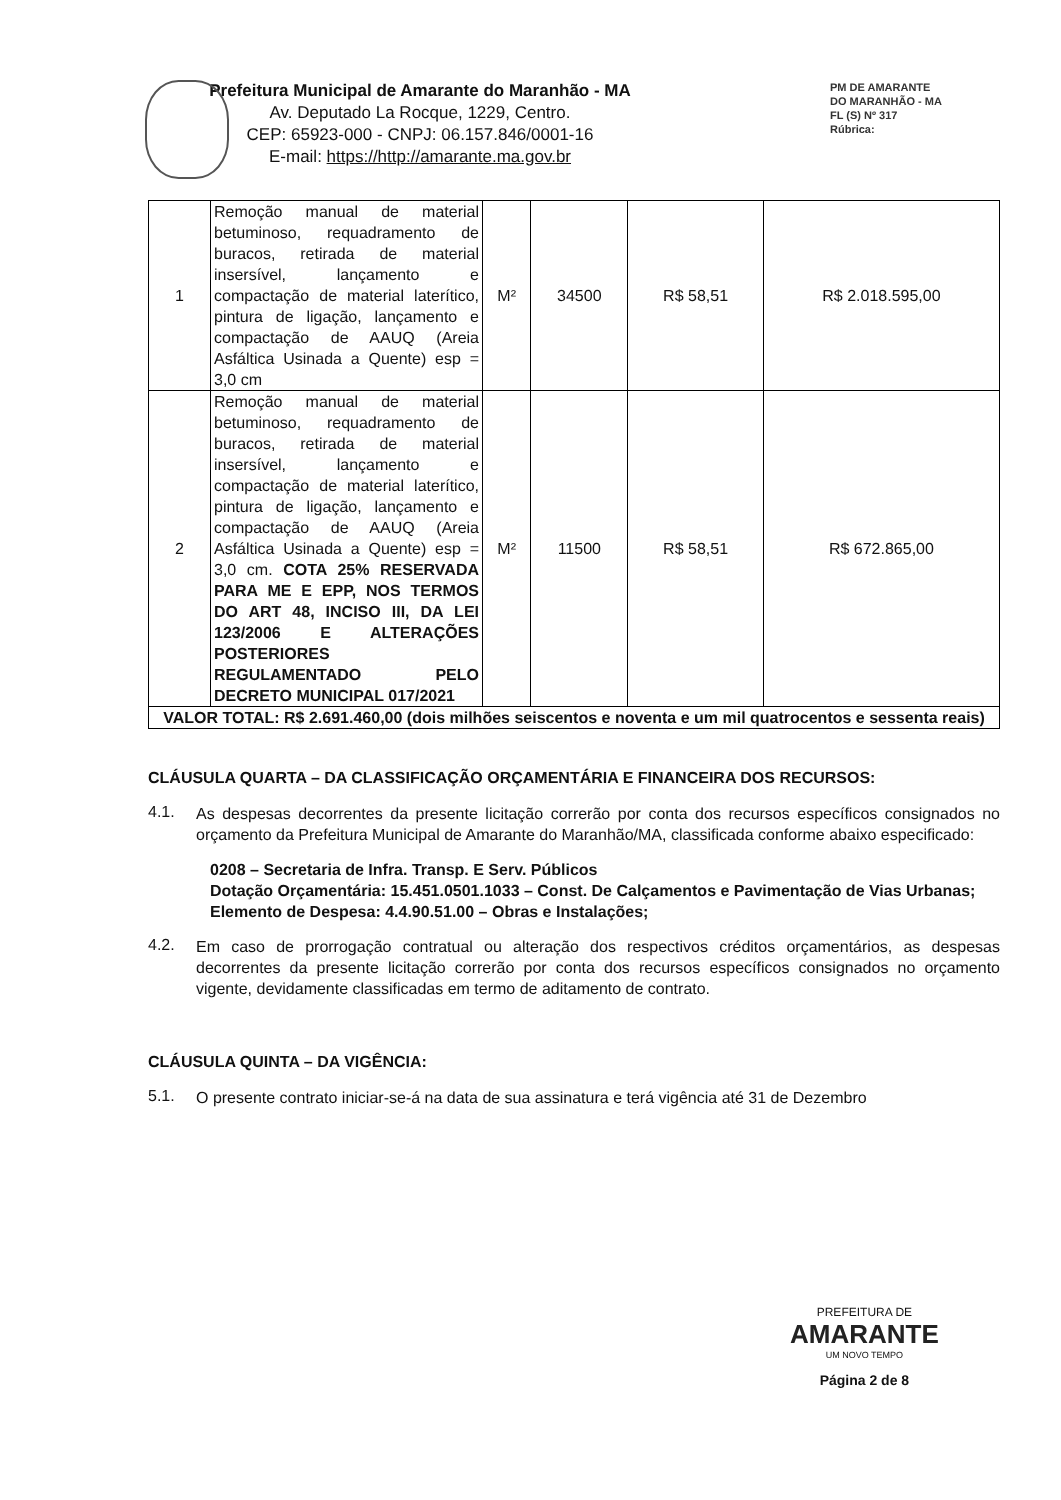Prefeitura Municipal de Amarante do Maranhão - MA
Av. Deputado La Rocque, 1229, Centro.
CEP: 65923-000 - CNPJ: 06.157.846/0001-16
E-mail: https://http://amarante.ma.gov.br
PM DE AMARANTE
DO MARANHÃO - MA
FL (S) Nº 317
Rúbrica:
| 1 | Remoção manual de material betuminoso, requadramento de buracos, retirada de material insersível, lançamento e compactação de material laterítico, pintura de ligação, lançamento e compactação de AAUQ (Areia Asfáltica Usinada a Quente) esp = 3,0 cm | M² | 34500 | R$ 58,51 | R$ 2.018.595,00 |
| 2 | Remoção manual de material betuminoso, requadramento de buracos, retirada de material insersível, lançamento e compactação de material laterítico, pintura de ligação, lançamento e compactação de AAUQ (Areia Asfáltica Usinada a Quente) esp = 3,0 cm. COTA 25% RESERVADA PARA ME E EPP, NOS TERMOS DO ART 48, INCISO III, DA LEI 123/2006 E ALTERAÇÕES POSTERIORES REGULAMENTADO PELO DECRETO MUNICIPAL 017/2021 | M² | 11500 | R$ 58,51 | R$ 672.865,00 |
| VALOR TOTAL: R$ 2.691.460,00 (dois milhões seiscentos e noventa e um mil quatrocentos e sessenta reais) | | | | | |
CLÁUSULA QUARTA – DA CLASSIFICAÇÃO ORÇAMENTÁRIA E FINANCEIRA DOS RECURSOS:
4.1.
As despesas decorrentes da presente licitação correrão por conta dos recursos específicos consignados no orçamento da Prefeitura Municipal de Amarante do Maranhão/MA, classificada conforme abaixo especificado:
0208 – Secretaria de Infra. Transp. E Serv. Públicos
Dotação Orçamentária: 15.451.0501.1033 – Const. De Calçamentos e Pavimentação de Vias Urbanas;
Elemento de Despesa: 4.4.90.51.00 – Obras e Instalações;
4.2.
Em caso de prorrogação contratual ou alteração dos respectivos créditos orçamentários, as despesas decorrentes da presente licitação correrão por conta dos recursos específicos consignados no orçamento vigente, devidamente classificadas em termo de aditamento de contrato.
CLÁUSULA QUINTA – DA VIGÊNCIA:
5.1.
O presente contrato iniciar-se-á na data de sua assinatura e terá vigência até 31 de Dezembro
PREFEITURA DE
AMARANTE
UM NOVO TEMPO
Página 2 de 8